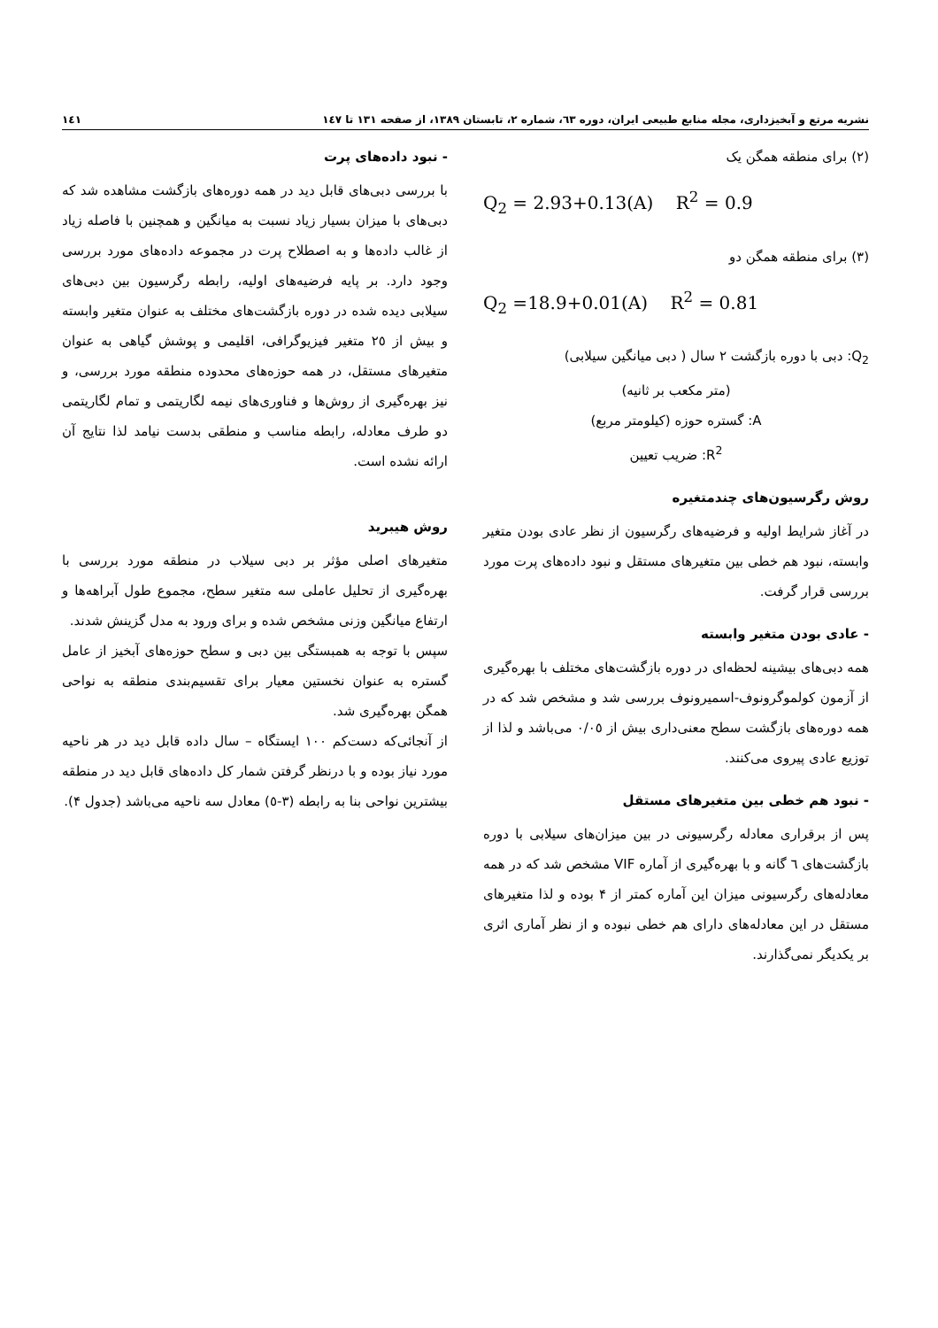نشریه مرتع و آبخیزداری، مجله منابع طبیعی ایران، دوره ٦٣، شماره ٢، تابستان ١٣٨٩، از صفحه ١٣١ تا ١٤٧ ١٤١
(٢) برای منطقه همگن یک
Q<sub>2</sub> = 2.93+0.13(A) R<sup>2</sup> = 0.9
(٣) برای منطقه همگن دو
Q<sub>2</sub> =18.9+0.01(A) R<sup>2</sup> = 0.81
Q<sub>2</sub>: دبی با دوره بازگشت ٢ سال ( دبی میانگین سیلابی)
(متر مکعب بر ثانیه)
A: گستره حوزه (کیلومتر مربع)
R<sup>2</sup>: ضریب تعیین
روش رگرسیون‌های چندمتغیره
در آغاز شرایط اولیه و فرضیه‌های رگرسیون از نظر عادی بودن متغیر وابسته، نبود هم خطی بین متغیرهای مستقل و نبود داده‌های پرت مورد بررسی قرار گرفت.
- عادی بودن متغیر وابسته
همه دبی‌های بیشینه لحظه‌ای در دوره بازگشت‌های مختلف با بهره‌گیری از آزمون کولموگرونوف-اسمیرونوف بررسی شد و مشخص شد که در همه دوره‌های بازگشت سطح معنی‌داری بیش از ٠/٠٥ می‌باشد و لذا از توزیع عادی پیروی می‌کنند.
- نبود هم خطی بین متغیرهای مستقل
پس از برقراری معادله رگرسیونی در بین میزان‌های سیلابی با دوره بازگشت‌های ٦ گانه و با بهره‌گیری از آماره VIF مشخص شد که در همه معادله‌های رگرسیونی میزان این آماره کمتر از ۴ بوده و لذا متغیرهای مستقل در این معادله‌های دارای هم خطی نبوده و از نظر آماری اثری بر یکدیگر نمی‌گذارند.
- نبود داده‌های پرت
با بررسی دبی‌های قابل دید در همه دوره‌های بازگشت مشاهده شد که دبی‌های با میزان بسیار زیاد نسبت به میانگین و همچنین با فاصله زیاد از غالب داده‌ها و به اصطلاح پرت در مجموعه داده‌های مورد بررسی وجود دارد. بر پایه فرضیه‌های اولیه، رابطه رگرسیون بین دبی‌های سیلابی دیده شده در دوره بازگشت‌های مختلف به عنوان متغیر وابسته و بیش از ٢٥ متغیر فیزیوگرافی، اقلیمی و پوشش گیاهی به عنوان متغیرهای مستقل، در همه حوزه‌های محدوده منطقه مورد بررسی، و نیز بهره‌گیری از روش‌ها و فناوری‌های نیمه لگاریتمی و تمام لگاریتمی دو طرف معادله، رابطه مناسب و منطقی بدست نیامد لذا نتایج آن ارائه نشده است.
روش هیبرید
متغیرهای اصلی مؤثر بر دبی سیلاب در منطقه مورد بررسی با بهره‌گیری از تحلیل عاملی سه متغیر سطح، مجموع طول آبراهه‌ها و ارتفاع میانگین وزنی مشخص شده و برای ورود به مدل گزینش شدند.
سپس با توجه به همبستگی بین دبی و سطح حوزه‌های آبخیز از عامل گستره به عنوان نخستین معیار برای تقسیم‌بندی منطقه به نواحی همگن بهره‌گیری شد.
از آنجائی‌که دست‌کم ١٠٠ ایستگاه – سال داده قابل دید در هر ناحیه مورد نیاز بوده و با درنظر گرفتن شمار کل داده‌های قابل دید در منطقه بیشترین نواحی بنا به رابطه (٣-٥) معادل سه ناحیه می‌باشد (جدول ۴).